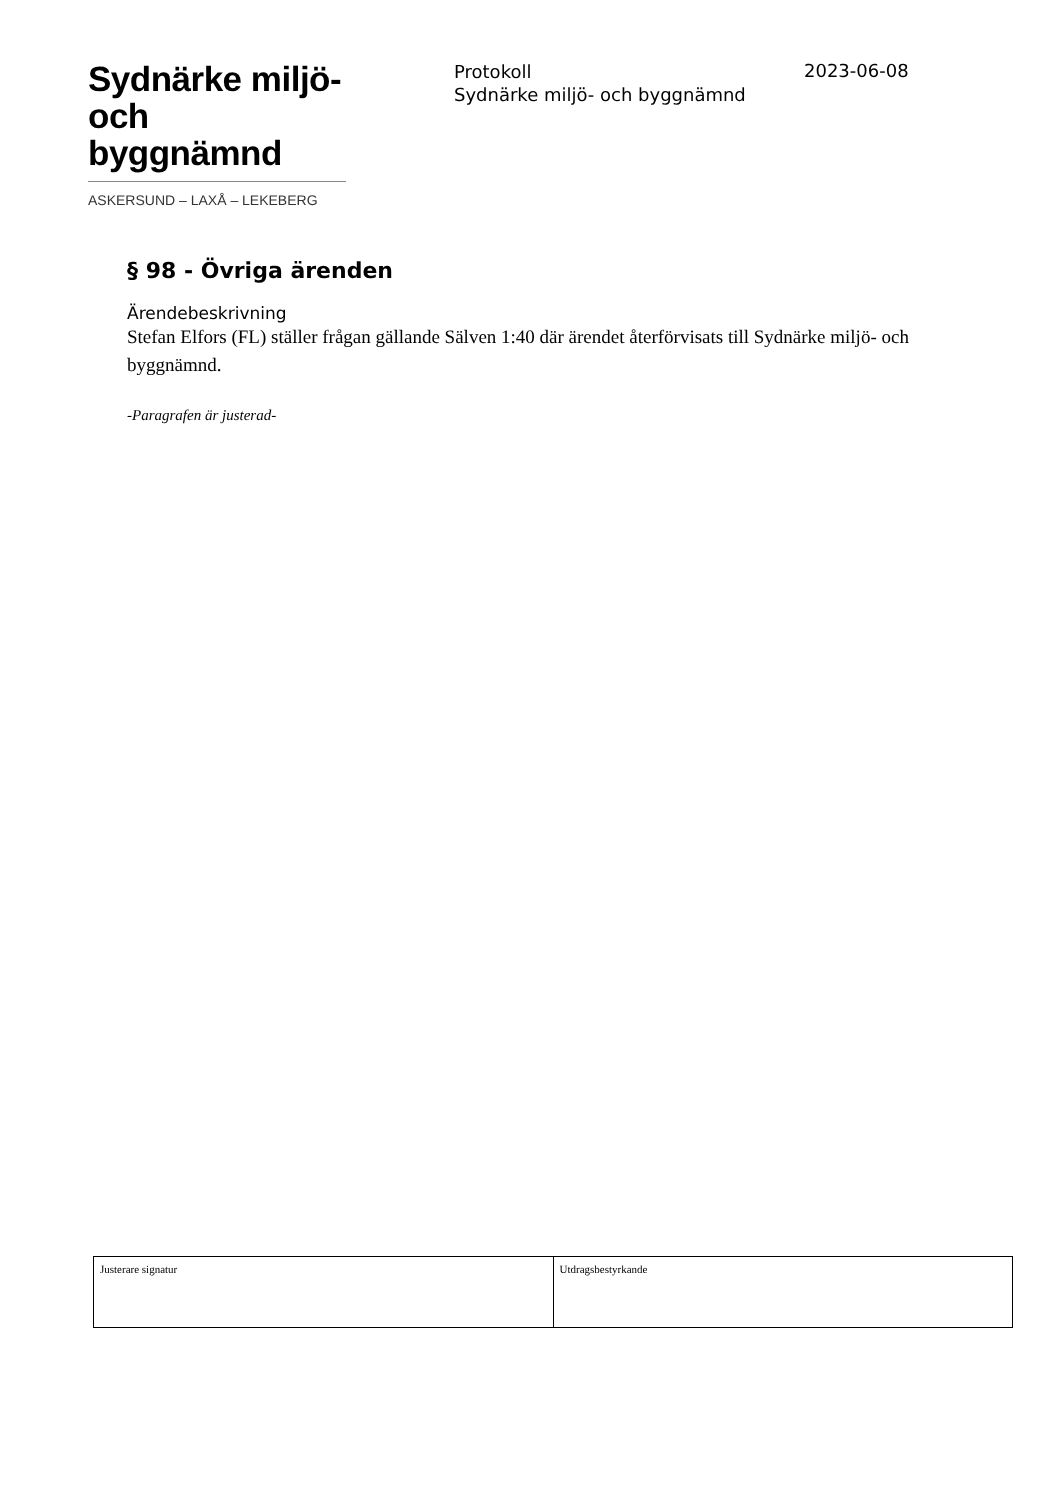Sydnärke miljö-
och byggnämnd
ASKERSUND – LAXÅ – LEKEBERG
Protokoll
Sydnärke miljö- och byggnämnd
2023-06-08
§ 98 - Övriga ärenden
Ärendebeskrivning
Stefan Elfors (FL) ställer frågan gällande Sälven 1:40 där ärendet återförvisats till Sydnärke miljö- och byggnämnd.
-Paragrafen är justerad-
| Justerare signatur | Utdragsbestyrkande |